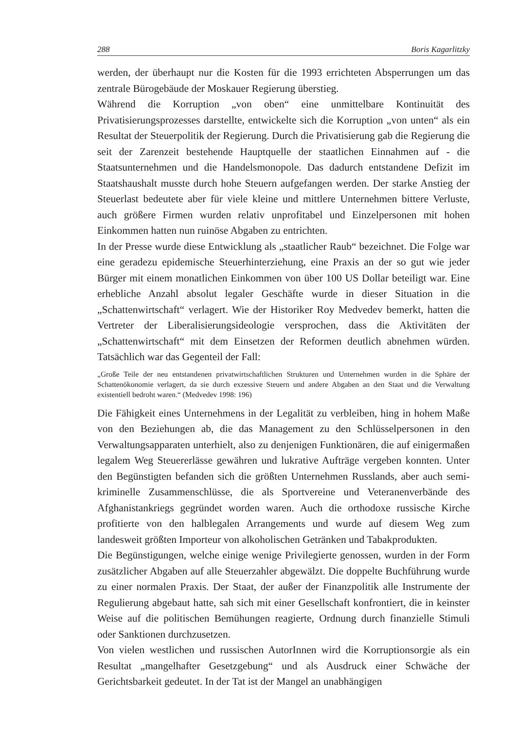288 Boris Kagarlitzky
werden, der überhaupt nur die Kosten für die 1993 errichteten Absperrungen um das zentrale Bürogebäude der Moskauer Regierung überstieg.
Während die Korruption „von oben“ eine unmittelbare Kontinuität des Privatisierungsprozesses darstellte, entwickelte sich die Korruption „von unten“ als ein Resultat der Steuerpolitik der Regierung. Durch die Privatisierung gab die Regierung die seit der Zarenzeit bestehende Hauptquelle der staatlichen Einnahmen auf - die Staatsunternehmen und die Handelsmonopole. Das dadurch entstandene Defizit im Staatshaushalt musste durch hohe Steuern aufgefangen werden. Der starke Anstieg der Steuerlast bedeutete aber für viele kleine und mittlere Unternehmen bittere Verluste, auch größere Firmen wurden relativ unprofitabel und Einzelpersonen mit hohen Einkommen hatten nun ruinöse Abgaben zu entrichten.
In der Presse wurde diese Entwicklung als „staatlicher Raub“ bezeichnet. Die Folge war eine geradezu epidemische Steuerhinterziehung, eine Praxis an der so gut wie jeder Bürger mit einem monatlichen Einkommen von über 100 US Dollar beteiligt war. Eine erhebliche Anzahl absolut legaler Geschäfte wurde in dieser Situation in die „Schattenwirtschaft“ verlagert. Wie der Historiker Roy Medvedev bemerkt, hatten die Vertreter der Liberalisierungsideologie versprochen, dass die Aktivitäten der „Schattenwirtschaft“ mit dem Einsetzen der Reformen deutlich abnehmen würden. Tatsächlich war das Gegenteil der Fall:
„Große Teile der neu entstandenen privatwirtschaftlichen Strukturen und Unternehmen wurden in die Sphäre der Schattenökonomie verlagert, da sie durch exzessive Steuern und andere Abgaben an den Staat und die Verwaltung existentiell bedroht waren.“ (Medvedev 1998: 196)
Die Fähigkeit eines Unternehmens in der Legalität zu verbleiben, hing in hohem Maße von den Beziehungen ab, die das Management zu den Schlüsselpersonen in den Verwaltungsapparaten unterhielt, also zu denjenigen Funktionären, die auf einigermaßen legalem Weg Steuererlässe gewähren und lukrative Aufträge vergeben konnten. Unter den Begünstigten befanden sich die größten Unternehmen Russlands, aber auch semi-kriminelle Zusammenschlüsse, die als Sportvereine und Veteranenverbände des Afghanistankriegs gegründet worden waren. Auch die orthodoxe russische Kirche profitierte von den halblegalen Arrangements und wurde auf diesem Weg zum landesweit größten Importeur von alkoholischen Getränken und Tabakprodukten.
Die Begünstigungen, welche einige wenige Privilegierte genossen, wurden in der Form zusätzlicher Abgaben auf alle Steuerzahler abgewälzt. Die doppelte Buchführung wurde zu einer normalen Praxis. Der Staat, der außer der Finanzpolitik alle Instrumente der Regulierung abgebaut hatte, sah sich mit einer Gesellschaft konfrontiert, die in keinster Weise auf die politischen Bemühungen reagierte, Ordnung durch finanzielle Stimuli oder Sanktionen durchzusetzen.
Von vielen westlichen und russischen AutorInnen wird die Korruptionsorgie als ein Resultat „mangelhafter Gesetzgebung“ und als Ausdruck einer Schwäche der Gerichtsbarkeit gedeutet. In der Tat ist der Mangel an unabhängigen